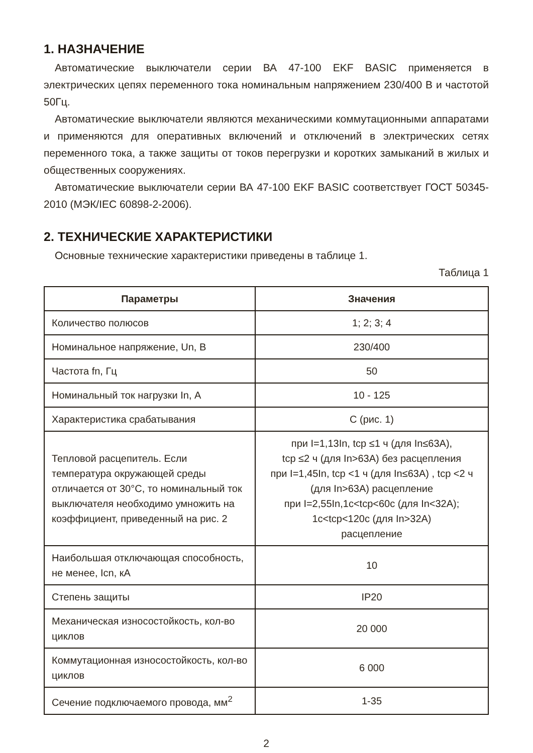1. НАЗНАЧЕНИЕ
Автоматические выключатели серии ВА 47-100 EKF BASIC применяется в электрических цепях переменного тока номинальным напряжением 230/400 В и частотой 50Гц.
Автоматические выключатели являются механическими коммутационными аппаратами и применяются для оперативных включений и отключений в электрических сетях переменного тока, а также защиты от токов перегрузки и коротких замыканий в жилых и общественных сооружениях.
Автоматические выключатели серии ВА 47-100 EKF BASIC соответствует ГОСТ 50345-2010 (МЭК/IEC 60898-2-2006).
2. ТЕХНИЧЕСКИЕ ХАРАКТЕРИСТИКИ
Основные технические характеристики приведены в таблице 1.
Таблица 1
| Параметры | Значения |
| --- | --- |
| Количество полюсов | 1; 2; 3; 4 |
| Номинальное напряжение, Un, В | 230/400 |
| Частота fn, Гц | 50 |
| Номинальный ток нагрузки In, А | 10 - 125 |
| Характеристика срабатывания | С (рис. 1) |
| Тепловой расцепитель. Если температура окружающей среды отличается от 30°С, то номинальный ток выключателя необходимо умножить на коэффициент, приведенный на рис. 2 | при I=1,13In, tср ≤1 ч (для In≤63А), tср ≤2 ч (для In>63А) без расцепления при I=1,45In, tср <1 ч (для In≤63А) , tср <2 ч (для In>63А) расцепление при I=2,55In,1с<tср<60с (для In<32А); 1с<tср<120с (для In>32А) расцепление |
| Наибольшая отключающая способность, не менее, Icn, кА | 10 |
| Степень защиты | IP20 |
| Механическая износостойкость, кол-во циклов | 20 000 |
| Коммутационная износостойкость, кол-во циклов | 6 000 |
| Сечение подключаемого провода, мм<sup>2</sup> | 1-35 |
2